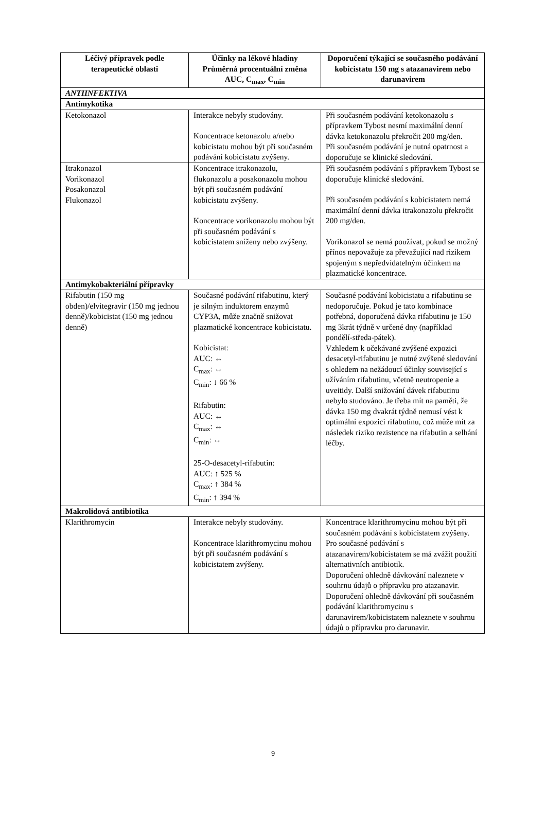| Léčivý přípravek podle terapeutické oblasti | Účinky na lékové hladiny Průměrná procentuální změna AUC, C<sub>max</sub>, C<sub>min</sub> | Doporučení týkající se současného podávání kobicistatu 150 mg s atazanavirem nebo darunavirem |
| --- | --- | --- |
| ANTIINFEKTIVA | | |
| Antimykotika | | |
| Ketokonazol | Interakce nebyly studovány. Koncentrace ketonazolu a/nebo kobicistatu mohou být při současném podávání kobicistatu zvýšeny. | Při současném podávání ketokonazolu s přípravkem Tybost nesmí maximální denní dávka ketokonazolu překročit 200 mg/den. Při současném podávání je nutná opatrnost a doporučuje se klinické sledování. |
| Itrakonazol Vorikonazol Posakonazol Flukonazol | Koncentrace itrakonazolu, flukonazolu a posakonazolu mohou být při současném podávání kobicistatu zvýšeny. Koncentrace vorikonazolu mohou být při současném podávání s kobicistatem sníženy nebo zvýšeny. | Při současném podávání s přípravkem Tybost se doporučuje klinické sledování. Při současném podávání s kobicistatem nemá maximální denní dávka itrakonazolu překročit 200 mg/den. Vorikonazol se nemá používat, pokud se možný přínos nepovažuje za převažující nad rizikem spojeným s nepředvídatelným účinkem na plazmatické koncentrace. |
| Antimykobakteriální přípravky | | |
| Rifabutin (150 mg obden)/elvitegravir (150 mg jednou denně)/kobicistat (150 mg jednou denně) | Současné podávání rifabutinu, který je silným induktorem enzymů CYP3A, může značně snižovat plazmatické koncentrace kobicistatu. Kobicistat: AUC: ↔ C<sub>max</sub>: ↔ C<sub>min</sub>: ↓ 66 % Rifabutin: AUC: ↔ C<sub>max</sub>: ↔ C<sub>min</sub>: ↔ 25-O-desacetyl-rifabutin: AUC: ↑ 525 % C<sub>max</sub>: ↑ 384 % C<sub>min</sub>: ↑ 394 % | Současné podávání kobicistatu a rifabutinu se nedoporučuje. Pokud je tato kombinace potřebná, doporučená dávka rifabutinu je 150 mg 3krát týdně v určené dny (například pondělí-středa-pátek). Vzhledem k očekávané zvýšené expozici desacetyl-rifabutinu je nutné zvýšené sledování s ohledem na nežádoucí účinky související s užíváním rifabutinu, včetně neutropenie a uveitidy. Další snižování dávek rifabutinu nebylo studováno. Je třeba mít na paměti, že dávka 150 mg dvakrát týdně nemusí vést k optimální expozici rifabutinu, což může mít za následek riziko rezistence na rifabutin a selhání léčby. |
| Makrolidová antibiotika | | |
| Klarithromycin | Interakce nebyly studovány. Koncentrace klarithromycinu mohou být při současném podávání s kobicistatem zvýšeny. | Koncentrace klarithromycinu mohou být při současném podávání s kobicistatem zvýšeny. Pro současné podávání s atazanavirem/kobicistatem se má zvážit použití alternativních antibiotik. Doporučení ohledně dávkování naleznete v souhrnu údajů o přípravku pro atazanavir. Doporučení ohledně dávkování při současném podávání klarithromycinu s darunavirem/kobicistatem naleznete v souhrnu údajů o přípravku pro darunavir. |
9